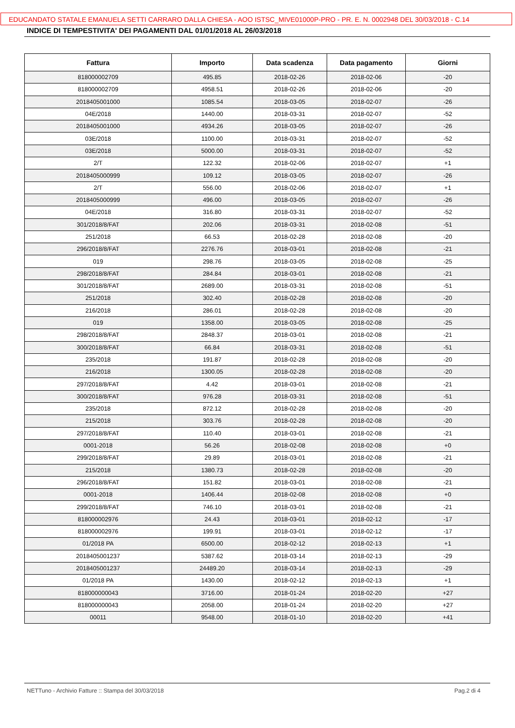EDUCANDATO STATALE EMANUELA SETTI CARRARO DALLA CHIESA - AOO ISTSC_MIVE01000P-PRO - PR. E. N. 0002948 DEL 30/03/2018 - C.14
INDICE DI TEMPESTIVITA' DEI PAGAMENTI DAL 01/01/2018 AL 26/03/2018
| Fattura | Importo | Data scadenza | Data pagamento | Giorni |
| --- | --- | --- | --- | --- |
| 818000002709 | 495.85 | 2018-02-26 | 2018-02-06 | -20 |
| 818000002709 | 4958.51 | 2018-02-26 | 2018-02-06 | -20 |
| 2018405001000 | 1085.54 | 2018-03-05 | 2018-02-07 | -26 |
| 04E/2018 | 1440.00 | 2018-03-31 | 2018-02-07 | -52 |
| 2018405001000 | 4934.26 | 2018-03-05 | 2018-02-07 | -26 |
| 03E/2018 | 1100.00 | 2018-03-31 | 2018-02-07 | -52 |
| 03E/2018 | 5000.00 | 2018-03-31 | 2018-02-07 | -52 |
| 2/T | 122.32 | 2018-02-06 | 2018-02-07 | +1 |
| 2018405000999 | 109.12 | 2018-03-05 | 2018-02-07 | -26 |
| 2/T | 556.00 | 2018-02-06 | 2018-02-07 | +1 |
| 2018405000999 | 496.00 | 2018-03-05 | 2018-02-07 | -26 |
| 04E/2018 | 316.80 | 2018-03-31 | 2018-02-07 | -52 |
| 301/2018/8/FAT | 202.06 | 2018-03-31 | 2018-02-08 | -51 |
| 251/2018 | 66.53 | 2018-02-28 | 2018-02-08 | -20 |
| 296/2018/8/FAT | 2276.76 | 2018-03-01 | 2018-02-08 | -21 |
| 019 | 298.76 | 2018-03-05 | 2018-02-08 | -25 |
| 298/2018/8/FAT | 284.84 | 2018-03-01 | 2018-02-08 | -21 |
| 301/2018/8/FAT | 2689.00 | 2018-03-31 | 2018-02-08 | -51 |
| 251/2018 | 302.40 | 2018-02-28 | 2018-02-08 | -20 |
| 216/2018 | 286.01 | 2018-02-28 | 2018-02-08 | -20 |
| 019 | 1358.00 | 2018-03-05 | 2018-02-08 | -25 |
| 298/2018/8/FAT | 2848.37 | 2018-03-01 | 2018-02-08 | -21 |
| 300/2018/8/FAT | 66.84 | 2018-03-31 | 2018-02-08 | -51 |
| 235/2018 | 191.87 | 2018-02-28 | 2018-02-08 | -20 |
| 216/2018 | 1300.05 | 2018-02-28 | 2018-02-08 | -20 |
| 297/2018/8/FAT | 4.42 | 2018-03-01 | 2018-02-08 | -21 |
| 300/2018/8/FAT | 976.28 | 2018-03-31 | 2018-02-08 | -51 |
| 235/2018 | 872.12 | 2018-02-28 | 2018-02-08 | -20 |
| 215/2018 | 303.76 | 2018-02-28 | 2018-02-08 | -20 |
| 297/2018/8/FAT | 110.40 | 2018-03-01 | 2018-02-08 | -21 |
| 0001-2018 | 56.26 | 2018-02-08 | 2018-02-08 | +0 |
| 299/2018/8/FAT | 29.89 | 2018-03-01 | 2018-02-08 | -21 |
| 215/2018 | 1380.73 | 2018-02-28 | 2018-02-08 | -20 |
| 296/2018/8/FAT | 151.82 | 2018-03-01 | 2018-02-08 | -21 |
| 0001-2018 | 1406.44 | 2018-02-08 | 2018-02-08 | +0 |
| 299/2018/8/FAT | 746.10 | 2018-03-01 | 2018-02-08 | -21 |
| 818000002976 | 24.43 | 2018-03-01 | 2018-02-12 | -17 |
| 818000002976 | 199.91 | 2018-03-01 | 2018-02-12 | -17 |
| 01/2018 PA | 6500.00 | 2018-02-12 | 2018-02-13 | +1 |
| 2018405001237 | 5387.62 | 2018-03-14 | 2018-02-13 | -29 |
| 2018405001237 | 24489.20 | 2018-03-14 | 2018-02-13 | -29 |
| 01/2018 PA | 1430.00 | 2018-02-12 | 2018-02-13 | +1 |
| 818000000043 | 3716.00 | 2018-01-24 | 2018-02-20 | +27 |
| 818000000043 | 2058.00 | 2018-01-24 | 2018-02-20 | +27 |
| 00011 | 9548.00 | 2018-01-10 | 2018-02-20 | +41 |
NETTuno - Archivio Fatture :: Stampa del 30/03/2018 Pag.2 di 4